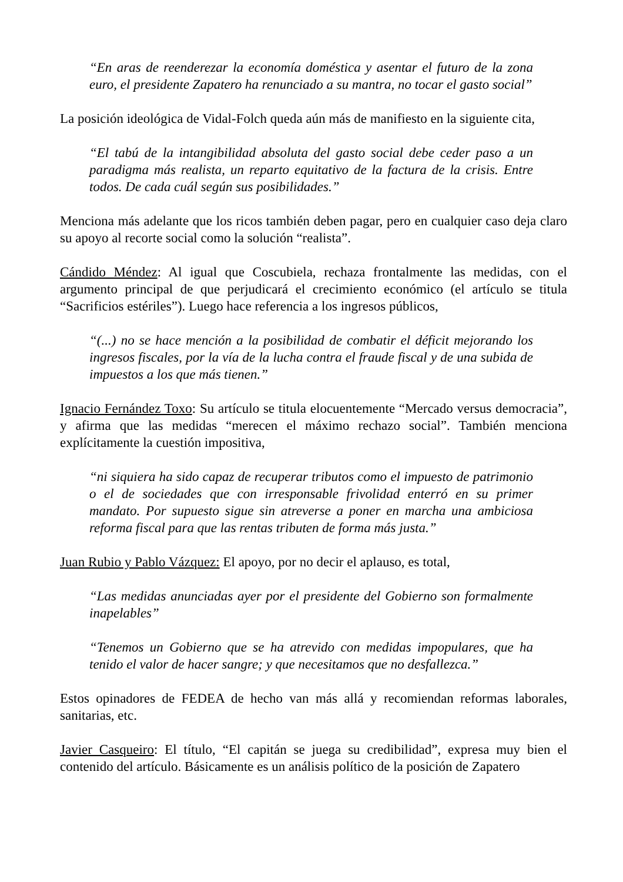“En aras de reenderezar la economía doméstica y asentar el futuro de la zona euro, el presidente Zapatero ha renunciado a su mantra, no tocar el gasto social”
La posición ideológica de Vidal-Folch queda aún más de manifiesto en la siguiente cita,
“El tabú de la intangibilidad absoluta del gasto social debe ceder paso a un paradigma más realista, un reparto equitativo de la factura de la crisis. Entre todos. De cada cuál según sus posibilidades.”
Menciona más adelante que los ricos también deben pagar, pero en cualquier caso deja claro su apoyo al recorte social como la solución “realista”.
Cándido Méndez: Al igual que Coscubiela, rechaza frontalmente las medidas, con el argumento principal de que perjudicará el crecimiento económico (el artículo se titula “Sacrificios estériles”). Luego hace referencia a los ingresos públicos,
“(...) no se hace mención a la posibilidad de combatir el déficit mejorando los ingresos fiscales, por la vía de la lucha contra el fraude fiscal y de una subida de impuestos a los que más tienen.”
Ignacio Fernández Toxo: Su artículo se titula elocuentemente “Mercado versus democracia”, y afirma que las medidas “merecen el máximo rechazo social”. También menciona explícitamente la cuestión impositiva,
“ni siquiera ha sido capaz de recuperar tributos como el impuesto de patrimonio o el de sociedades que con irresponsable frivolidad enterró en su primer mandato. Por supuesto sigue sin atreverse a poner en marcha una ambiciosa reforma fiscal para que las rentas tributen de forma más justa.”
Juan Rubio y Pablo Vázquez: El apoyo, por no decir el aplauso, es total,
“Las medidas anunciadas ayer por el presidente del Gobierno son formalmente inapelables”
“Tenemos un Gobierno que se ha atrevido con medidas impopulares, que ha tenido el valor de hacer sangre; y que necesitamos que no desfallezca.”
Estos opinadores de FEDEA de hecho van más allá y recomiendan reformas laborales, sanitarias, etc.
Javier Casqueiro: El título, “El capitán se juega su credibilidad”, expresa muy bien el contenido del artículo. Básicamente es un análisis político de la posición de Zapatero